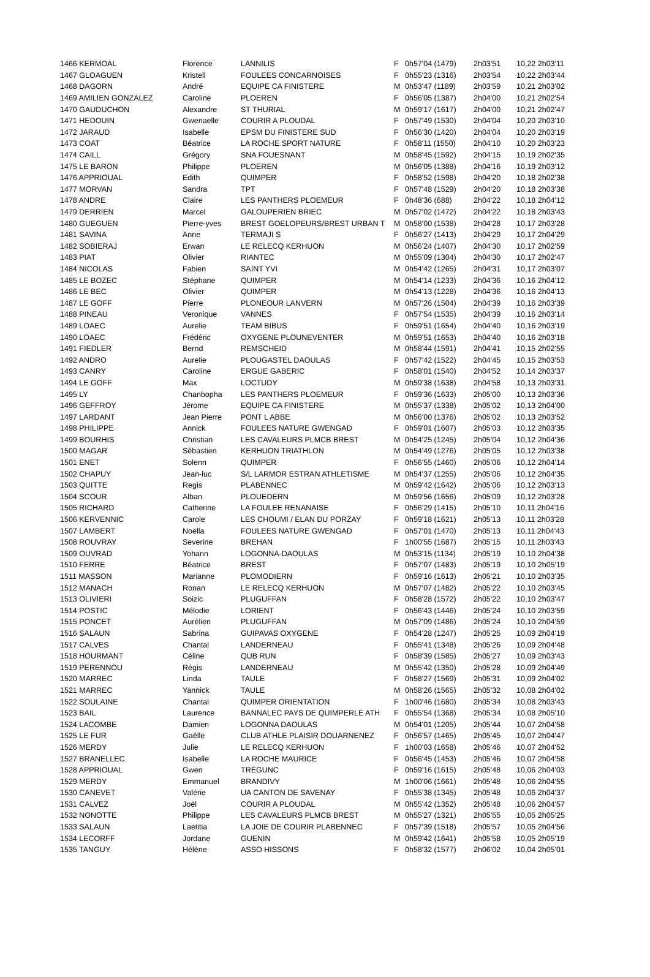| 1466 KERMOAL | Florence | LANNILIS | F | 0h57'04 (1479) | 2h03'51 | 10,22 2h03'11 |
| 1467 GLOAGUEN | Kristell | FOULEES CONCARNOISES | F | 0h55'23 (1316) | 2h03'54 | 10,22 2h03'44 |
| 1468 DAGORN | André | EQUIPE CA FINISTERE | M | 0h53'47 (1189) | 2h03'59 | 10,21 2h03'02 |
| 1469 AMILIEN GONZALEZ | Caroline | PLOEREN | F | 0h56'05 (1387) | 2h04'00 | 10,21 2h02'54 |
| 1470 GAUDUCHON | Alexandre | ST THURIAL | M | 0h59'17 (1617) | 2h04'00 | 10,21 2h02'47 |
| 1471 HEDOUIN | Gwenaelle | COURIR A PLOUDAL | F | 0h57'49 (1530) | 2h04'04 | 10,20 2h03'10 |
| 1472 JARAUD | Isabelle | EPSM DU FINISTERE SUD | F | 0h56'30 (1420) | 2h04'04 | 10,20 2h03'19 |
| 1473 COAT | Béatrice | LA ROCHE SPORT NATURE | F | 0h58'11 (1550) | 2h04'10 | 10,20 2h03'23 |
| 1474 CAILL | Grégory | SNA FOUESNANT | M | 0h58'45 (1592) | 2h04'15 | 10,19 2h02'35 |
| 1475 LE BARON | Philippe | PLOEREN | M | 0h56'05 (1388) | 2h04'16 | 10,19 2h03'12 |
| 1476 APPRIOUAL | Edith | QUIMPER | F | 0h58'52 (1598) | 2h04'20 | 10,18 2h02'38 |
| 1477 MORVAN | Sandra | TPT | F | 0h57'48 (1529) | 2h04'20 | 10,18 2h03'38 |
| 1478 ANDRE | Claire | LES PANTHERS PLOEMEUR | F | 0h48'36 (688) | 2h04'22 | 10,18 2h04'12 |
| 1479 DERRIEN | Marcel | GALOUPERIEN BRIEC | M | 0h57'02 (1472) | 2h04'22 | 10,18 2h03'43 |
| 1480 GUEGUEN | Pierre-yves | BREST GOELOPEURS/BREST URBAN T | M | 0h58'00 (1538) | 2h04'28 | 10,17 2h03'28 |
| 1481 SAVINA | Anne | TERMAJI S | F | 0h56'27 (1413) | 2h04'29 | 10,17 2h04'29 |
| 1482 SOBIERAJ | Erwan | LE RELECQ KERHUON | M | 0h56'24 (1407) | 2h04'30 | 10,17 2h02'59 |
| 1483 PIAT | Olivier | RIANTEC | M | 0h55'09 (1304) | 2h04'30 | 10,17 2h02'47 |
| 1484 NICOLAS | Fabien | SAINT YVI | M | 0h54'42 (1265) | 2h04'31 | 10,17 2h03'07 |
| 1485 LE BOZEC | Stéphane | QUIMPER | M | 0h54'14 (1233) | 2h04'36 | 10,16 2h04'12 |
| 1486 LE BEC | Olivier | QUIMPER | M | 0h54'13 (1228) | 2h04'36 | 10,16 2h04'13 |
| 1487 LE GOFF | Pierre | PLONEOUR LANVERN | M | 0h57'26 (1504) | 2h04'39 | 10,16 2h03'39 |
| 1488 PINEAU | Veronique | VANNES | F | 0h57'54 (1535) | 2h04'39 | 10,16 2h03'14 |
| 1489 LOAEC | Aurelie | TEAM BIBUS | F | 0h59'51 (1654) | 2h04'40 | 10,16 2h03'19 |
| 1490 LOAEC | Frédéric | OXYGENE PLOUNEVENTER | M | 0h59'51 (1653) | 2h04'40 | 10,16 2h03'18 |
| 1491 FIEDLER | Bernd | REMSCHEID | M | 0h58'44 (1591) | 2h04'41 | 10,15 2h02'55 |
| 1492 ANDRO | Aurelie | PLOUGASTEL DAOULAS | F | 0h57'42 (1522) | 2h04'45 | 10,15 2h03'53 |
| 1493 CANRY | Caroline | ERGUE GABERIC | F | 0h58'01 (1540) | 2h04'52 | 10,14 2h03'37 |
| 1494 LE GOFF | Max | LOCTUDY | M | 0h59'38 (1638) | 2h04'58 | 10,13 2h03'31 |
| 1495 LY | Chanbopha | LES PANTHERS PLOEMEUR | F | 0h59'36 (1633) | 2h05'00 | 10,13 2h03'36 |
| 1496 GEFFROY | Jérome | EQUIPE CA FINISTERE | M | 0h55'37 (1338) | 2h05'02 | 10,13 2h04'00 |
| 1497 LARDANT | Jean Pierre | PONT L ABBE | M | 0h56'00 (1376) | 2h05'02 | 10,13 2h03'52 |
| 1498 PHILIPPE | Annick | FOULEES NATURE GWENGAD | F | 0h59'01 (1607) | 2h05'03 | 10,12 2h03'35 |
| 1499 BOURHIS | Christian | LES CAVALEURS PLMCB BREST | M | 0h54'25 (1245) | 2h05'04 | 10,12 2h04'36 |
| 1500 MAGAR | Sébastien | KERHUON TRIATHLON | M | 0h54'49 (1276) | 2h05'05 | 10,12 2h03'38 |
| 1501 ENET | Solenn | QUIMPER | F | 0h56'55 (1460) | 2h05'06 | 10,12 2h04'14 |
| 1502 CHAPUY | Jean-luc | S/L LARMOR ESTRAN ATHLETISME | M | 0h54'37 (1255) | 2h05'06 | 10,12 2h04'35 |
| 1503 QUITTE | Regis | PLABENNEC | M | 0h59'42 (1642) | 2h05'06 | 10,12 2h03'13 |
| 1504 SCOUR | Alban | PLOUEDERN | M | 0h59'56 (1656) | 2h05'09 | 10,12 2h03'28 |
| 1505 RICHARD | Catherine | LA FOULEE RENANAISE | F | 0h56'29 (1415) | 2h05'10 | 10,11 2h04'16 |
| 1506 KERVENNIC | Carole | LES CHOUMI / ELAN DU PORZAY | F | 0h59'18 (1621) | 2h05'13 | 10,11 2h03'28 |
| 1507 LAMBERT | Noëlla | FOULEES NATURE GWENGAD | F | 0h57'01 (1470) | 2h05'13 | 10,11 2h04'43 |
| 1508 ROUVRAY | Severine | BREHAN | F | 1h00'55 (1687) | 2h05'15 | 10,11 2h03'43 |
| 1509 OUVRAD | Yohann | LOGONNA-DAOULAS | M | 0h53'15 (1134) | 2h05'19 | 10,10 2h04'38 |
| 1510 FERRE | Béatrice | BREST | F | 0h57'07 (1483) | 2h05'19 | 10,10 2h05'19 |
| 1511 MASSON | Marianne | PLOMODIERN | F | 0h59'16 (1613) | 2h05'21 | 10,10 2h03'35 |
| 1512 MANACH | Ronan | LE RELECQ KERHUON | M | 0h57'07 (1482) | 2h05'22 | 10,10 2h03'45 |
| 1513 OLIVIERI | Soizic | PLUGUFFAN | F | 0h58'28 (1572) | 2h05'22 | 10,10 2h03'47 |
| 1514 POSTIC | Mélodie | LORIENT | F | 0h56'43 (1446) | 2h05'24 | 10,10 2h03'59 |
| 1515 PONCET | Aurélien | PLUGUFFAN | M | 0h57'09 (1486) | 2h05'24 | 10,10 2h04'59 |
| 1516 SALAUN | Sabrina | GUIPAVAS OXYGENE | F | 0h54'28 (1247) | 2h05'25 | 10,09 2h04'19 |
| 1517 CALVES | Chantal | LANDERNEAU | F | 0h55'41 (1348) | 2h05'26 | 10,09 2h04'48 |
| 1518 HOURMANT | Céline | QUB RUN | F | 0h58'39 (1585) | 2h05'27 | 10,09 2h03'43 |
| 1519 PERENNOU | Régis | LANDERNEAU | M | 0h55'42 (1350) | 2h05'28 | 10,09 2h04'49 |
| 1520 MARREC | Linda | TAULE | F | 0h58'27 (1569) | 2h05'31 | 10,09 2h04'02 |
| 1521 MARREC | Yannick | TAULE | M | 0h58'26 (1565) | 2h05'32 | 10,08 2h04'02 |
| 1522 SOULAINE | Chantal | QUIMPER ORIENTATION | F | 1h00'46 (1680) | 2h05'34 | 10,08 2h03'43 |
| 1523 BAIL | Laurence | BANNALEC PAYS DE QUIMPERLE ATH | F | 0h55'54 (1368) | 2h05'34 | 10,08 2h05'10 |
| 1524 LACOMBE | Damien | LOGONNA DAOULAS | M | 0h54'01 (1205) | 2h05'44 | 10,07 2h04'58 |
| 1525 LE FUR | Gaëlle | CLUB ATHLE PLAISIR DOUARNENEZ | F | 0h56'57 (1465) | 2h05'45 | 10,07 2h04'47 |
| 1526 MERDY | Julie | LE RELECQ KERHUON | F | 1h00'03 (1658) | 2h05'46 | 10,07 2h04'52 |
| 1527 BRANELLEC | Isabelle | LA ROCHE MAURICE | F | 0h56'45 (1453) | 2h05'46 | 10,07 2h04'58 |
| 1528 APPRIOUAL | Gwen | TRÉGUNC | F | 0h59'16 (1615) | 2h05'48 | 10,06 2h04'03 |
| 1529 MERDY | Emmanuel | BRANDIVY | M | 1h00'06 (1661) | 2h05'48 | 10,06 2h04'55 |
| 1530 CANEVET | Valérie | UA CANTON DE SAVENAY | F | 0h55'38 (1345) | 2h05'48 | 10,06 2h04'37 |
| 1531 CALVEZ | Joël | COURIR A PLOUDAL | M | 0h55'42 (1352) | 2h05'48 | 10,06 2h04'57 |
| 1532 NONOTTE | Philippe | LES CAVALEURS PLMCB BREST | M | 0h55'27 (1321) | 2h05'55 | 10,05 2h05'25 |
| 1533 SALAUN | Laetitia | LA JOIE DE COURIR PLABENNEC | F | 0h57'39 (1518) | 2h05'57 | 10,05 2h04'56 |
| 1534 LECORFF | Jordane | GUENIN | M | 0h59'42 (1641) | 2h05'58 | 10,05 2h05'19 |
| 1535 TANGUY | Hélène | ASSO HISSONS | F | 0h58'32 (1577) | 2h06'02 | 10,04 2h05'01 |